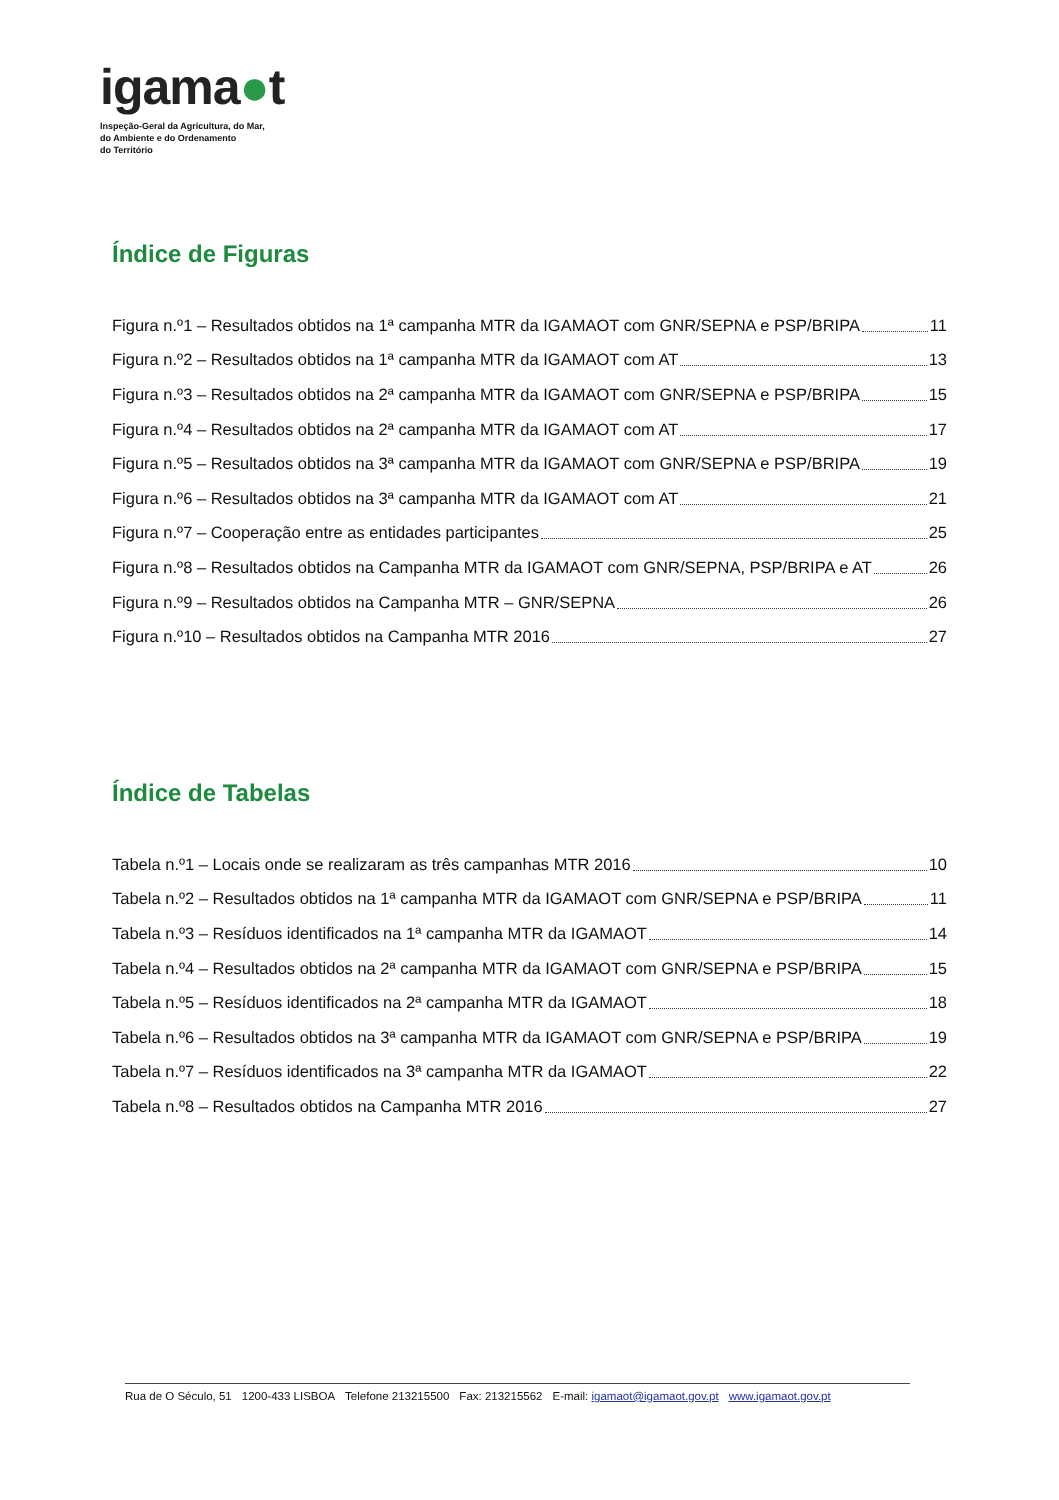igama●t
Inspeção-Geral da Agricultura, do Mar,
do Ambiente e do Ordenamento
do Território
Índice de Figuras
Figura n.º1 – Resultados obtidos na 1ª campanha MTR da IGAMAOT com GNR/SEPNA e PSP/BRIPA 11
Figura n.º2 – Resultados obtidos na 1ª campanha MTR da IGAMAOT com AT 13
Figura n.º3 – Resultados obtidos na 2ª campanha MTR da IGAMAOT com GNR/SEPNA e PSP/BRIPA 15
Figura n.º4 – Resultados obtidos na 2ª campanha MTR da IGAMAOT com AT 17
Figura n.º5 – Resultados obtidos na 3ª campanha MTR da IGAMAOT com GNR/SEPNA e PSP/BRIPA 19
Figura n.º6 – Resultados obtidos na 3ª campanha MTR da IGAMAOT com AT 21
Figura n.º7 – Cooperação entre as entidades participantes 25
Figura n.º8 – Resultados obtidos na Campanha MTR da IGAMAOT com GNR/SEPNA, PSP/BRIPA e AT 26
Figura n.º9 – Resultados obtidos na Campanha MTR – GNR/SEPNA 26
Figura n.º10 – Resultados obtidos na Campanha MTR 2016 27
Índice de Tabelas
Tabela n.º1 – Locais onde se realizaram as três campanhas MTR 2016 10
Tabela n.º2 – Resultados obtidos na 1ª campanha MTR da IGAMAOT com GNR/SEPNA e PSP/BRIPA 11
Tabela n.º3 – Resíduos identificados na 1ª campanha MTR da IGAMAOT 14
Tabela n.º4 – Resultados obtidos na 2ª campanha MTR da IGAMAOT com GNR/SEPNA e PSP/BRIPA 15
Tabela n.º5 – Resíduos identificados na 2ª campanha MTR da IGAMAOT 18
Tabela n.º6 – Resultados obtidos na 3ª campanha MTR da IGAMAOT com GNR/SEPNA e PSP/BRIPA 19
Tabela n.º7 – Resíduos identificados na 3ª campanha MTR da IGAMAOT 22
Tabela n.º8 – Resultados obtidos na Campanha MTR 2016 27
Rua de O Século, 51 1200-433 LISBOA Telefone 213215500 Fax: 213215562 E-mail: igamaot@igamaot.gov.pt www.igamaot.gov.pt